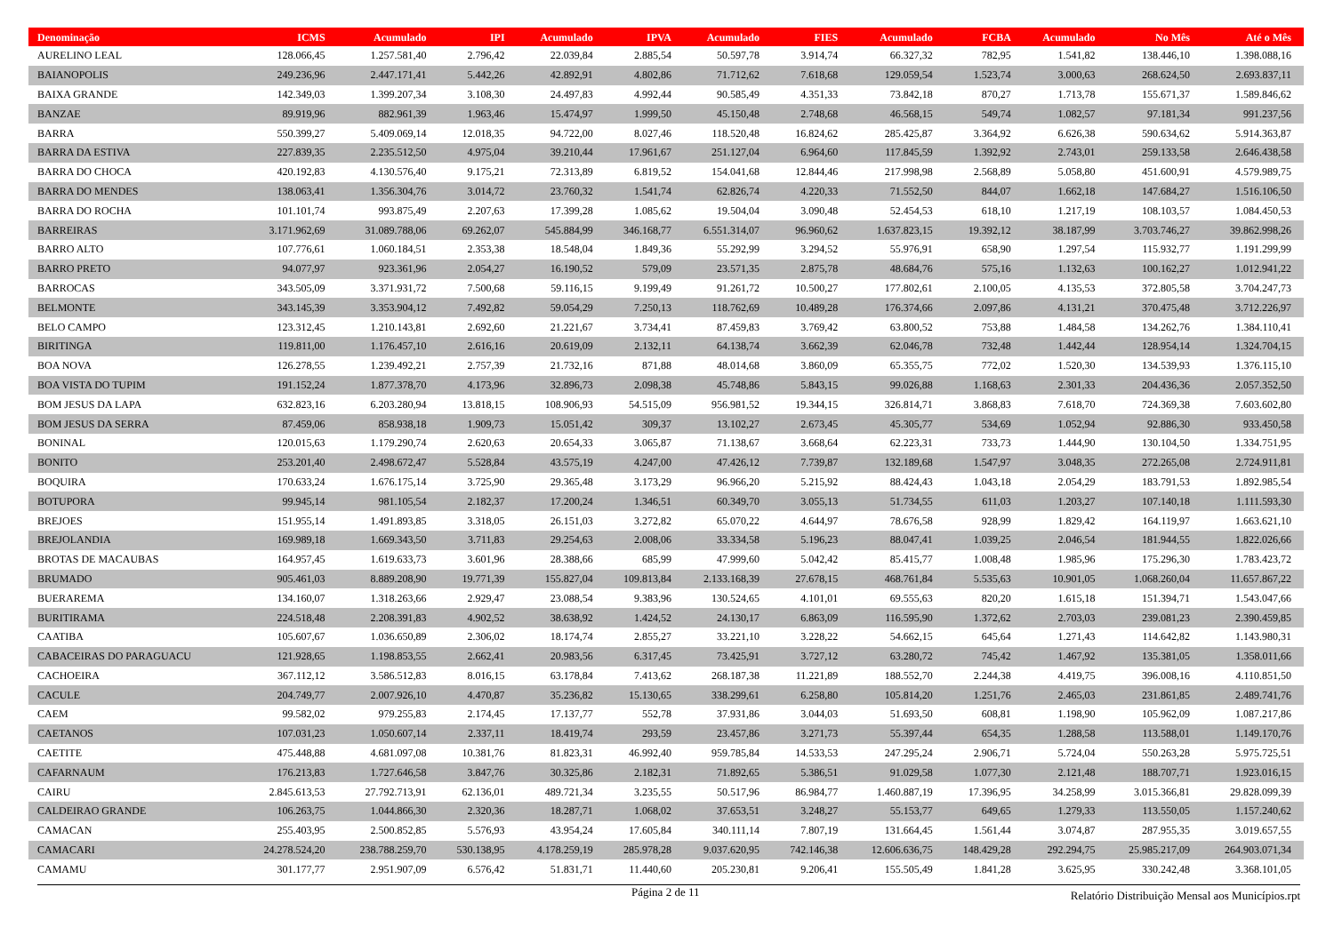| Denominação | ICMS | Acumulado | IPI | Acumulado | IPVA | Acumulado | FIES | Acumulado | FCBA | Acumulado | No Mês | Até o Mês |
| --- | --- | --- | --- | --- | --- | --- | --- | --- | --- | --- | --- | --- |
| AURELINO LEAL | 128.066,45 | 1.257.581,40 | 2.796,42 | 22.039,84 | 2.885,54 | 50.597,78 | 3.914,74 | 66.327,32 | 782,95 | 1.541,82 | 138.446,10 | 1.398.088,16 |
| BAIANOPOLIS | 249.236,96 | 2.447.171,41 | 5.442,26 | 42.892,91 | 4.802,86 | 71.712,62 | 7.618,68 | 129.059,54 | 1.523,74 | 3.000,63 | 268.624,50 | 2.693.837,11 |
| BAIXA GRANDE | 142.349,03 | 1.399.207,34 | 3.108,30 | 24.497,83 | 4.992,44 | 90.585,49 | 4.351,33 | 73.842,18 | 870,27 | 1.713,78 | 155.671,37 | 1.589.846,62 |
| BANZAE | 89.919,96 | 882.961,39 | 1.963,46 | 15.474,97 | 1.999,50 | 45.150,48 | 2.748,68 | 46.568,15 | 549,74 | 1.082,57 | 97.181,34 | 991.237,56 |
| BARRA | 550.399,27 | 5.409.069,14 | 12.018,35 | 94.722,00 | 8.027,46 | 118.520,48 | 16.824,62 | 285.425,87 | 3.364,92 | 6.626,38 | 590.634,62 | 5.914.363,87 |
| BARRA DA ESTIVA | 227.839,35 | 2.235.512,50 | 4.975,04 | 39.210,44 | 17.961,67 | 251.127,04 | 6.964,60 | 117.845,59 | 1.392,92 | 2.743,01 | 259.133,58 | 2.646.438,58 |
| BARRA DO CHOCA | 420.192,83 | 4.130.576,40 | 9.175,21 | 72.313,89 | 6.819,52 | 154.041,68 | 12.844,46 | 217.998,98 | 2.568,89 | 5.058,80 | 451.600,91 | 4.579.989,75 |
| BARRA DO MENDES | 138.063,41 | 1.356.304,76 | 3.014,72 | 23.760,32 | 1.541,74 | 62.826,74 | 4.220,33 | 71.552,50 | 844,07 | 1.662,18 | 147.684,27 | 1.516.106,50 |
| BARRA DO ROCHA | 101.101,74 | 993.875,49 | 2.207,63 | 17.399,28 | 1.085,62 | 19.504,04 | 3.090,48 | 52.454,53 | 618,10 | 1.217,19 | 108.103,57 | 1.084.450,53 |
| BARREIRAS | 3.171.962,69 | 31.089.788,06 | 69.262,07 | 545.884,99 | 346.168,77 | 6.551.314,07 | 96.960,62 | 1.637.823,15 | 19.392,12 | 38.187,99 | 3.703.746,27 | 39.862.998,26 |
| BARRO ALTO | 107.776,61 | 1.060.184,51 | 2.353,38 | 18.548,04 | 1.849,36 | 55.292,99 | 3.294,52 | 55.976,91 | 658,90 | 1.297,54 | 115.932,77 | 1.191.299,99 |
| BARRO PRETO | 94.077,97 | 923.361,96 | 2.054,27 | 16.190,52 | 579,09 | 23.571,35 | 2.875,78 | 48.684,76 | 575,16 | 1.132,63 | 100.162,27 | 1.012.941,22 |
| BARROCAS | 343.505,09 | 3.371.931,72 | 7.500,68 | 59.116,15 | 9.199,49 | 91.261,72 | 10.500,27 | 177.802,61 | 2.100,05 | 4.135,53 | 372.805,58 | 3.704.247,73 |
| BELMONTE | 343.145,39 | 3.353.904,12 | 7.492,82 | 59.054,29 | 7.250,13 | 118.762,69 | 10.489,28 | 176.374,66 | 2.097,86 | 4.131,21 | 370.475,48 | 3.712.226,97 |
| BELO CAMPO | 123.312,45 | 1.210.143,81 | 2.692,60 | 21.221,67 | 3.734,41 | 87.459,83 | 3.769,42 | 63.800,52 | 753,88 | 1.484,58 | 134.262,76 | 1.384.110,41 |
| BIRITINGA | 119.811,00 | 1.176.457,10 | 2.616,16 | 20.619,09 | 2.132,11 | 64.138,74 | 3.662,39 | 62.046,78 | 732,48 | 1.442,44 | 128.954,14 | 1.324.704,15 |
| BOA NOVA | 126.278,55 | 1.239.492,21 | 2.757,39 | 21.732,16 | 871,88 | 48.014,68 | 3.860,09 | 65.355,75 | 772,02 | 1.520,30 | 134.539,93 | 1.376.115,10 |
| BOA VISTA DO TUPIM | 191.152,24 | 1.877.378,70 | 4.173,96 | 32.896,73 | 2.098,38 | 45.748,86 | 5.843,15 | 99.026,88 | 1.168,63 | 2.301,33 | 204.436,36 | 2.057.352,50 |
| BOM JESUS DA LAPA | 632.823,16 | 6.203.280,94 | 13.818,15 | 108.906,93 | 54.515,09 | 956.981,52 | 19.344,15 | 326.814,71 | 3.868,83 | 7.618,70 | 724.369,38 | 7.603.602,80 |
| BOM JESUS DA SERRA | 87.459,06 | 858.938,18 | 1.909,73 | 15.051,42 | 309,37 | 13.102,27 | 2.673,45 | 45.305,77 | 534,69 | 1.052,94 | 92.886,30 | 933.450,58 |
| BONINAL | 120.015,63 | 1.179.290,74 | 2.620,63 | 20.654,33 | 3.065,87 | 71.138,67 | 3.668,64 | 62.223,31 | 733,73 | 1.444,90 | 130.104,50 | 1.334.751,95 |
| BONITO | 253.201,40 | 2.498.672,47 | 5.528,84 | 43.575,19 | 4.247,00 | 47.426,12 | 7.739,87 | 132.189,68 | 1.547,97 | 3.048,35 | 272.265,08 | 2.724.911,81 |
| BOQUIRA | 170.633,24 | 1.676.175,14 | 3.725,90 | 29.365,48 | 3.173,29 | 96.966,20 | 5.215,92 | 88.424,43 | 1.043,18 | 2.054,29 | 183.791,53 | 1.892.985,54 |
| BOTUPORA | 99.945,14 | 981.105,54 | 2.182,37 | 17.200,24 | 1.346,51 | 60.349,70 | 3.055,13 | 51.734,55 | 611,03 | 1.203,27 | 107.140,18 | 1.111.593,30 |
| BREJOES | 151.955,14 | 1.491.893,85 | 3.318,05 | 26.151,03 | 3.272,82 | 65.070,22 | 4.644,97 | 78.676,58 | 928,99 | 1.829,42 | 164.119,97 | 1.663.621,10 |
| BREJOLANDIA | 169.989,18 | 1.669.343,50 | 3.711,83 | 29.254,63 | 2.008,06 | 33.334,58 | 5.196,23 | 88.047,41 | 1.039,25 | 2.046,54 | 181.944,55 | 1.822.026,66 |
| BROTAS DE MACAUBAS | 164.957,45 | 1.619.633,73 | 3.601,96 | 28.388,66 | 685,99 | 47.999,60 | 5.042,42 | 85.415,77 | 1.008,48 | 1.985,96 | 175.296,30 | 1.783.423,72 |
| BRUMADO | 905.461,03 | 8.889.208,90 | 19.771,39 | 155.827,04 | 109.813,84 | 2.133.168,39 | 27.678,15 | 468.761,84 | 5.535,63 | 10.901,05 | 1.068.260,04 | 11.657.867,22 |
| BUERAREMA | 134.160,07 | 1.318.263,66 | 2.929,47 | 23.088,54 | 9.383,96 | 130.524,65 | 4.101,01 | 69.555,63 | 820,20 | 1.615,18 | 151.394,71 | 1.543.047,66 |
| BURITIRAMA | 224.518,48 | 2.208.391,83 | 4.902,52 | 38.638,92 | 1.424,52 | 24.130,17 | 6.863,09 | 116.595,90 | 1.372,62 | 2.703,03 | 239.081,23 | 2.390.459,85 |
| CAATIBA | 105.607,67 | 1.036.650,89 | 2.306,02 | 18.174,74 | 2.855,27 | 33.221,10 | 3.228,22 | 54.662,15 | 645,64 | 1.271,43 | 114.642,82 | 1.143.980,31 |
| CABACEIRAS DO PARAGUACU | 121.928,65 | 1.198.853,55 | 2.662,41 | 20.983,56 | 6.317,45 | 73.425,91 | 3.727,12 | 63.280,72 | 745,42 | 1.467,92 | 135.381,05 | 1.358.011,66 |
| CACHOEIRA | 367.112,12 | 3.586.512,83 | 8.016,15 | 63.178,84 | 7.413,62 | 268.187,38 | 11.221,89 | 188.552,70 | 2.244,38 | 4.419,75 | 396.008,16 | 4.110.851,50 |
| CACULE | 204.749,77 | 2.007.926,10 | 4.470,87 | 35.236,82 | 15.130,65 | 338.299,61 | 6.258,80 | 105.814,20 | 1.251,76 | 2.465,03 | 231.861,85 | 2.489.741,76 |
| CAEM | 99.582,02 | 979.255,83 | 2.174,45 | 17.137,77 | 552,78 | 37.931,86 | 3.044,03 | 51.693,50 | 608,81 | 1.198,90 | 105.962,09 | 1.087.217,86 |
| CAETANOS | 107.031,23 | 1.050.607,14 | 2.337,11 | 18.419,74 | 293,59 | 23.457,86 | 3.271,73 | 55.397,44 | 654,35 | 1.288,58 | 113.588,01 | 1.149.170,76 |
| CAETITE | 475.448,88 | 4.681.097,08 | 10.381,76 | 81.823,31 | 46.992,40 | 959.785,84 | 14.533,53 | 247.295,24 | 2.906,71 | 5.724,04 | 550.263,28 | 5.975.725,51 |
| CAFARNAUM | 176.213,83 | 1.727.646,58 | 3.847,76 | 30.325,86 | 2.182,31 | 71.892,65 | 5.386,51 | 91.029,58 | 1.077,30 | 2.121,48 | 188.707,71 | 1.923.016,15 |
| CAIRU | 2.845.613,53 | 27.792.713,91 | 62.136,01 | 489.721,34 | 3.235,55 | 50.517,96 | 86.984,77 | 1.460.887,19 | 17.396,95 | 34.258,99 | 3.015.366,81 | 29.828.099,39 |
| CALDEIRAO GRANDE | 106.263,75 | 1.044.866,30 | 2.320,36 | 18.287,71 | 1.068,02 | 37.653,51 | 3.248,27 | 55.153,77 | 649,65 | 1.279,33 | 113.550,05 | 1.157.240,62 |
| CAMACAN | 255.403,95 | 2.500.852,85 | 5.576,93 | 43.954,24 | 17.605,84 | 340.111,14 | 7.807,19 | 131.664,45 | 1.561,44 | 3.074,87 | 287.955,35 | 3.019.657,55 |
| CAMACARI | 24.278.524,20 | 238.788.259,70 | 530.138,95 | 4.178.259,19 | 285.978,28 | 9.037.620,95 | 742.146,38 | 12.606.636,75 | 148.429,28 | 292.294,75 | 25.985.217,09 | 264.903.071,34 |
| CAMAMU | 301.177,77 | 2.951.907,09 | 6.576,42 | 51.831,71 | 11.440,60 | 205.230,81 | 9.206,41 | 155.505,49 | 1.841,28 | 3.625,95 | 330.242,48 | 3.368.101,05 |
Página 2 de 11
Relatório Distribuição Mensal aos Municípios.rpt